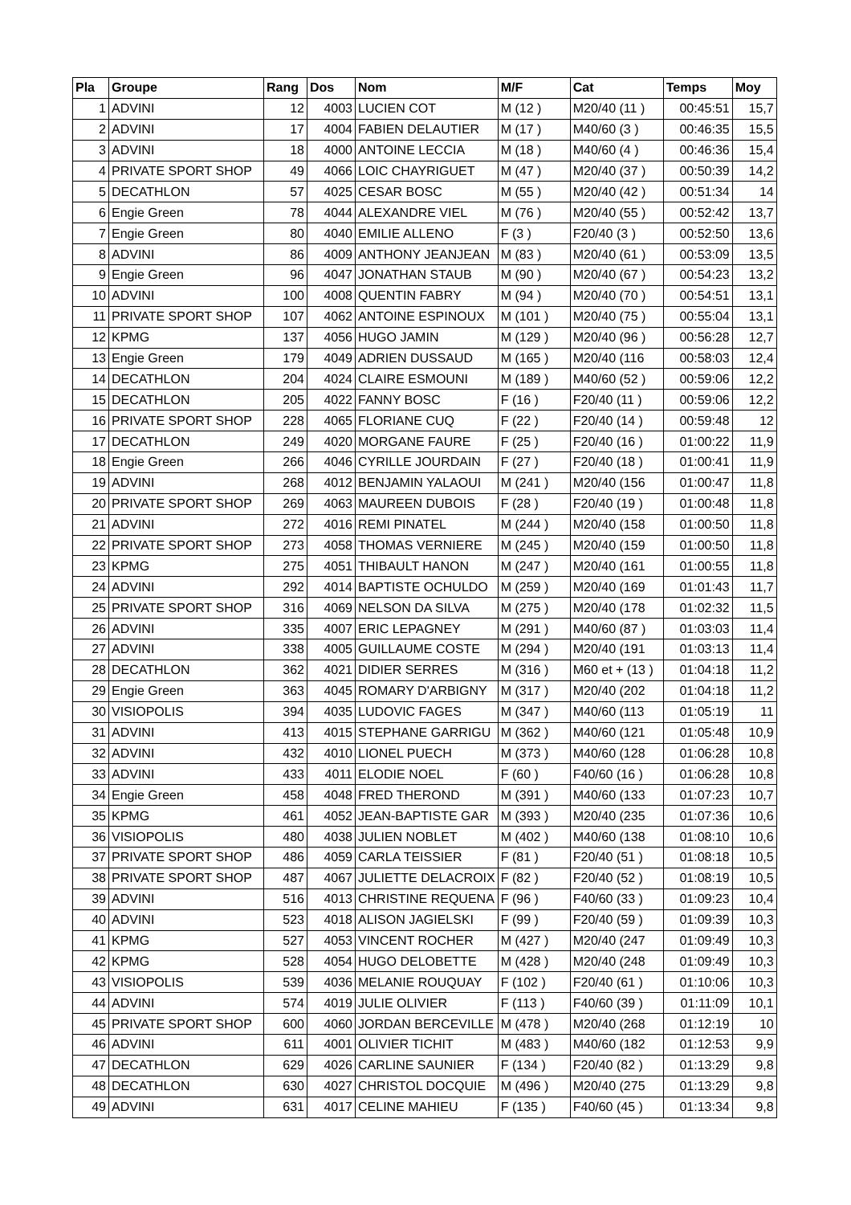| Pla | Groupe | Rang | Dos | Nom | M/F | Cat | Temps | Moy |
| --- | --- | --- | --- | --- | --- | --- | --- | --- |
| 1 | ADVINI | 12 | 4003 | LUCIEN COT | M (12 ) | M20/40 (11 ) | 00:45:51 | 15,7 |
| 2 | ADVINI | 17 | 4004 | FABIEN DELAUTIER | M (17 ) | M40/60 (3 ) | 00:46:35 | 15,5 |
| 3 | ADVINI | 18 | 4000 | ANTOINE LECCIA | M (18 ) | M40/60 (4 ) | 00:46:36 | 15,4 |
| 4 | PRIVATE SPORT SHOP | 49 | 4066 | LOIC CHAYRIGUET | M (47 ) | M20/40 (37 ) | 00:50:39 | 14,2 |
| 5 | DECATHLON | 57 | 4025 | CESAR BOSC | M (55 ) | M20/40 (42 ) | 00:51:34 | 14 |
| 6 | Engie Green | 78 | 4044 | ALEXANDRE VIEL | M (76 ) | M20/40 (55 ) | 00:52:42 | 13,7 |
| 7 | Engie Green | 80 | 4040 | EMILIE ALLENO | F (3 ) | F20/40 (3 ) | 00:52:50 | 13,6 |
| 8 | ADVINI | 86 | 4009 | ANTHONY JEANJEAN | M (83 ) | M20/40 (61 ) | 00:53:09 | 13,5 |
| 9 | Engie Green | 96 | 4047 | JONATHAN STAUB | M (90 ) | M20/40 (67 ) | 00:54:23 | 13,2 |
| 10 | ADVINI | 100 | 4008 | QUENTIN FABRY | M (94 ) | M20/40 (70 ) | 00:54:51 | 13,1 |
| 11 | PRIVATE SPORT SHOP | 107 | 4062 | ANTOINE ESPINOUX | M (101 ) | M20/40 (75 ) | 00:55:04 | 13,1 |
| 12 | KPMG | 137 | 4056 | HUGO JAMIN | M (129 ) | M20/40 (96 ) | 00:56:28 | 12,7 |
| 13 | Engie Green | 179 | 4049 | ADRIEN DUSSAUD | M (165 ) | M20/40 (116 | 00:58:03 | 12,4 |
| 14 | DECATHLON | 204 | 4024 | CLAIRE ESMOUNI | M (189 ) | M40/60 (52 ) | 00:59:06 | 12,2 |
| 15 | DECATHLON | 205 | 4022 | FANNY BOSC | F (16 ) | F20/40 (11 ) | 00:59:06 | 12,2 |
| 16 | PRIVATE SPORT SHOP | 228 | 4065 | FLORIANE CUQ | F (22 ) | F20/40 (14 ) | 00:59:48 | 12 |
| 17 | DECATHLON | 249 | 4020 | MORGANE FAURE | F (25 ) | F20/40 (16 ) | 01:00:22 | 11,9 |
| 18 | Engie Green | 266 | 4046 | CYRILLE JOURDAIN | F (27 ) | F20/40 (18 ) | 01:00:41 | 11,9 |
| 19 | ADVINI | 268 | 4012 | BENJAMIN YALAOUI | M (241 ) | M20/40 (156 | 01:00:47 | 11,8 |
| 20 | PRIVATE SPORT SHOP | 269 | 4063 | MAUREEN DUBOIS | F (28 ) | F20/40 (19 ) | 01:00:48 | 11,8 |
| 21 | ADVINI | 272 | 4016 | REMI PINATEL | M (244 ) | M20/40 (158 | 01:00:50 | 11,8 |
| 22 | PRIVATE SPORT SHOP | 273 | 4058 | THOMAS VERNIERE | M (245 ) | M20/40 (159 | 01:00:50 | 11,8 |
| 23 | KPMG | 275 | 4051 | THIBAULT HANON | M (247 ) | M20/40 (161 | 01:00:55 | 11,8 |
| 24 | ADVINI | 292 | 4014 | BAPTISTE OCHULDO | M (259 ) | M20/40 (169 | 01:01:43 | 11,7 |
| 25 | PRIVATE SPORT SHOP | 316 | 4069 | NELSON DA SILVA | M (275 ) | M20/40 (178 | 01:02:32 | 11,5 |
| 26 | ADVINI | 335 | 4007 | ERIC LEPAGNEY | M (291 ) | M40/60 (87 ) | 01:03:03 | 11,4 |
| 27 | ADVINI | 338 | 4005 | GUILLAUME COSTE | M (294 ) | M20/40 (191 | 01:03:13 | 11,4 |
| 28 | DECATHLON | 362 | 4021 | DIDIER SERRES | M (316 ) | M60 et + (13 ) | 01:04:18 | 11,2 |
| 29 | Engie Green | 363 | 4045 | ROMARY D'ARBIGNY | M (317 ) | M20/40 (202 | 01:04:18 | 11,2 |
| 30 | VISIOPOLIS | 394 | 4035 | LUDOVIC FAGES | M (347 ) | M40/60 (113 | 01:05:19 | 11 |
| 31 | ADVINI | 413 | 4015 | STEPHANE GARRIGU | M (362 ) | M40/60 (121 | 01:05:48 | 10,9 |
| 32 | ADVINI | 432 | 4010 | LIONEL PUECH | M (373 ) | M40/60 (128 | 01:06:28 | 10,8 |
| 33 | ADVINI | 433 | 4011 | ELODIE NOEL | F (60 ) | F40/60 (16 ) | 01:06:28 | 10,8 |
| 34 | Engie Green | 458 | 4048 | FRED THEROND | M (391 ) | M40/60 (133 | 01:07:23 | 10,7 |
| 35 | KPMG | 461 | 4052 | JEAN-BAPTISTE GAR | M (393 ) | M20/40 (235 | 01:07:36 | 10,6 |
| 36 | VISIOPOLIS | 480 | 4038 | JULIEN NOBLET | M (402 ) | M40/60 (138 | 01:08:10 | 10,6 |
| 37 | PRIVATE SPORT SHOP | 486 | 4059 | CARLA TEISSIER | F (81 ) | F20/40 (51 ) | 01:08:18 | 10,5 |
| 38 | PRIVATE SPORT SHOP | 487 | 4067 | JULIETTE DELACROIX | F (82 ) | F20/40 (52 ) | 01:08:19 | 10,5 |
| 39 | ADVINI | 516 | 4013 | CHRISTINE REQUENA | F (96 ) | F40/60 (33 ) | 01:09:23 | 10,4 |
| 40 | ADVINI | 523 | 4018 | ALISON JAGIELSKI | F (99 ) | F20/40 (59 ) | 01:09:39 | 10,3 |
| 41 | KPMG | 527 | 4053 | VINCENT ROCHER | M (427 ) | M20/40 (247 | 01:09:49 | 10,3 |
| 42 | KPMG | 528 | 4054 | HUGO DELOBETTE | M (428 ) | M20/40 (248 | 01:09:49 | 10,3 |
| 43 | VISIOPOLIS | 539 | 4036 | MELANIE ROUQUAY | F (102 ) | F20/40 (61 ) | 01:10:06 | 10,3 |
| 44 | ADVINI | 574 | 4019 | JULIE OLIVIER | F (113 ) | F40/60 (39 ) | 01:11:09 | 10,1 |
| 45 | PRIVATE SPORT SHOP | 600 | 4060 | JORDAN BERCEVILLE | M (478 ) | M20/40 (268 | 01:12:19 | 10 |
| 46 | ADVINI | 611 | 4001 | OLIVIER TICHIT | M (483 ) | M40/60 (182 | 01:12:53 | 9,9 |
| 47 | DECATHLON | 629 | 4026 | CARLINE SAUNIER | F (134 ) | F20/40 (82 ) | 01:13:29 | 9,8 |
| 48 | DECATHLON | 630 | 4027 | CHRISTOL DOCQUIE | M (496 ) | M20/40 (275 | 01:13:29 | 9,8 |
| 49 | ADVINI | 631 | 4017 | CELINE MAHIEU | F (135 ) | F40/60 (45 ) | 01:13:34 | 9,8 |